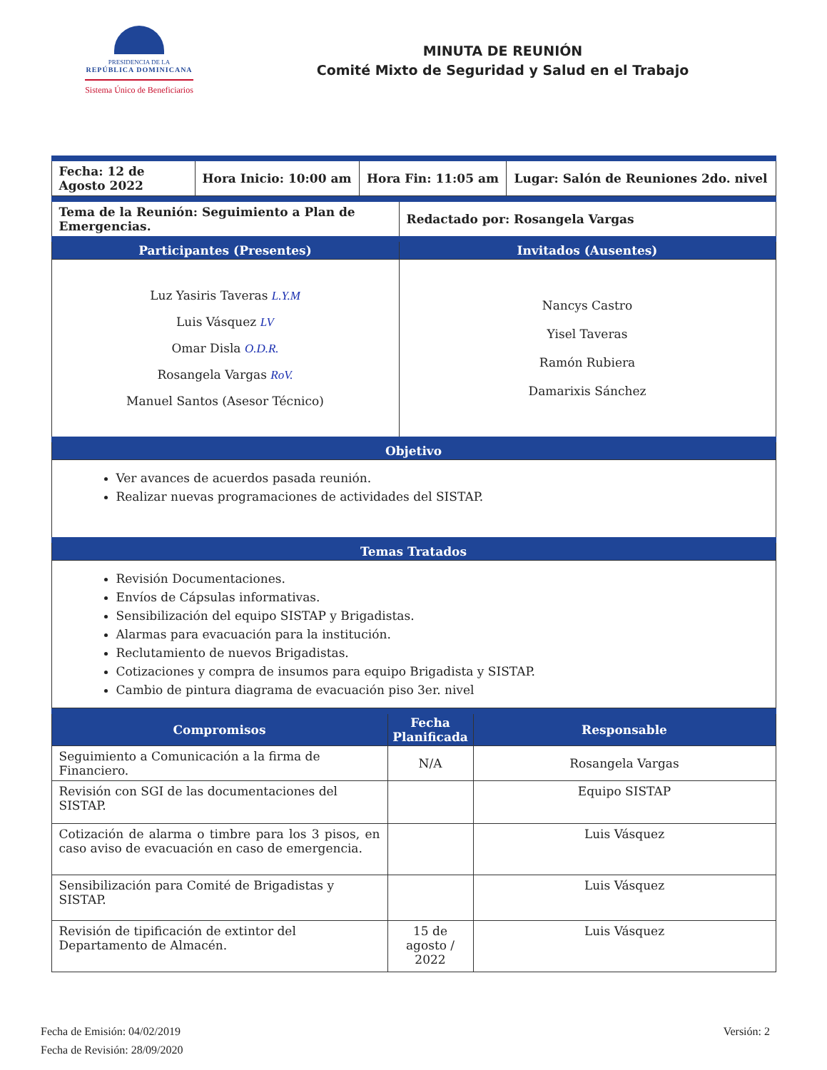PRESIDENCIA DE LA
REPÚBLICA DOMINICANA
Sistema Único de Beneficiarios
MINUTA DE REUNIÓN
Comité Mixto de Seguridad y Salud en el Trabajo
| Fecha: 12 de Agosto 2022 | Hora Inicio: 10:00 am | Hora Fin: 11:05 am | Lugar: Salón de Reuniones 2do. nivel |
| Tema de la Reunión: Seguimiento a Plan de Emergencias. | Redactado por: Rosangela Vargas |
| Participantes (Presentes) | Invitados (Ausentes) |
| Luz Yasiris Taveras L.Y.M Luis Vásquez LV Omar Disla O.D.R. Rosangela Vargas RoV. Manuel Santos (Asesor Técnico) | Nancys Castro Yisel Taveras Ramón Rubiera Damarixis Sánchez |
| Objetivo | |
| Ver avances de acuerdos pasada reunión. Realizar nuevas programaciones de actividades del SISTAP. | |
| Temas Tratados | |
| Revisión Documentaciones. Envíos de Cápsulas informativas. Sensibilización del equipo SISTAP y Brigadistas. Alarmas para evacuación para la institución. Reclutamiento de nuevos Brigadistas. Cotizaciones y compra de insumos para equipo Brigadista y SISTAP. Cambio de pintura diagrama de evacuación piso 3er. nivel | |
| Compromisos | Fecha Planificada | Responsable |
| --- | --- | --- |
| Seguimiento a Comunicación a la firma de Financiero. | N/A | Rosangela Vargas |
| Revisión con SGI de las documentaciones del SISTAP. | | Equipo SISTAP |
| Cotización de alarma o timbre para los 3 pisos, en caso aviso de evacuación en caso de emergencia. | | Luis Vásquez |
| Sensibilización para Comité de Brigadistas y SISTAP. | | Luis Vásquez |
| Revisión de tipificación de extintor del Departamento de Almacén. | 15 de agosto / 2022 | Luis Vásquez |
Fecha de Emisión: 04/02/2019
Fecha de Revisión: 28/09/2020
Versión: 2